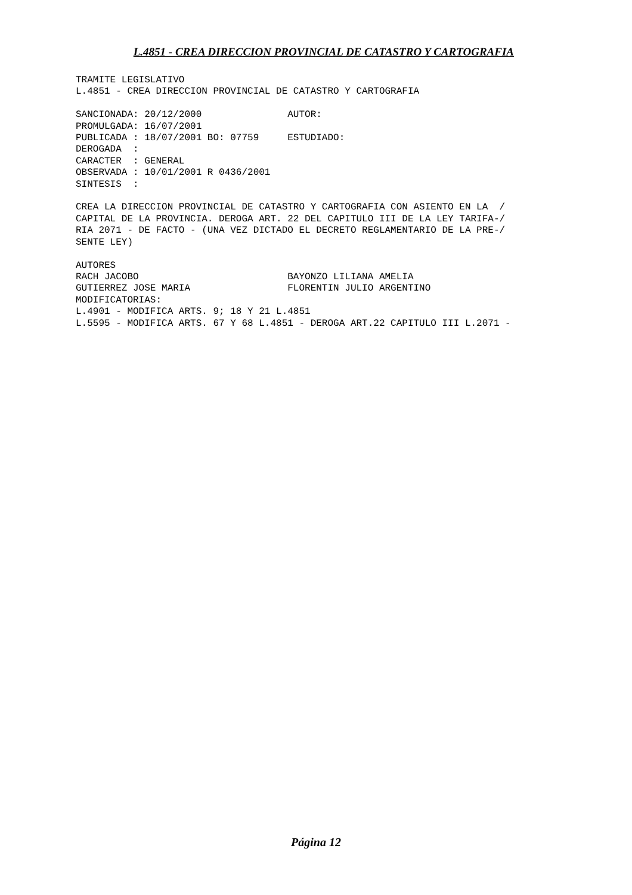L.4851 - CREA DIRECCION PROVINCIAL DE CATASTRO Y CARTOGRAFIA
TRAMITE LEGISLATIVO
L.4851 - CREA DIRECCION PROVINCIAL DE CATASTRO Y CARTOGRAFIA

SANCIONADA: 20/12/2000               AUTOR:
PROMULGADA: 16/07/2001
PUBLICADA : 18/07/2001 BO: 07759     ESTUDIADO:
DEROGADA  :
CARACTER  : GENERAL
OBSERVADA : 10/01/2001 R 0436/2001
SINTESIS  :

CREA LA DIRECCION PROVINCIAL DE CATASTRO Y CARTOGRAFIA CON ASIENTO EN LA  /
CAPITAL DE LA PROVINCIA. DEROGA ART. 22 DEL CAPITULO III DE LA LEY TARIFA-/
RIA 2071 - DE FACTO - (UNA VEZ DICTADO EL DECRETO REGLAMENTARIO DE LA PRE-/
SENTE LEY)

AUTORES
RACH JACOBO                          BAYONZO LILIANA AMELIA
GUTIERREZ JOSE MARIA                 FLORENTIN JULIO ARGENTINO
MODIFICATORIAS:
L.4901 - MODIFICA ARTS. 9; 18 Y 21 L.4851
L.5595 - MODIFICA ARTS. 67 Y 68 L.4851 - DEROGA ART.22 CAPITULO III L.2071 -
Página 12